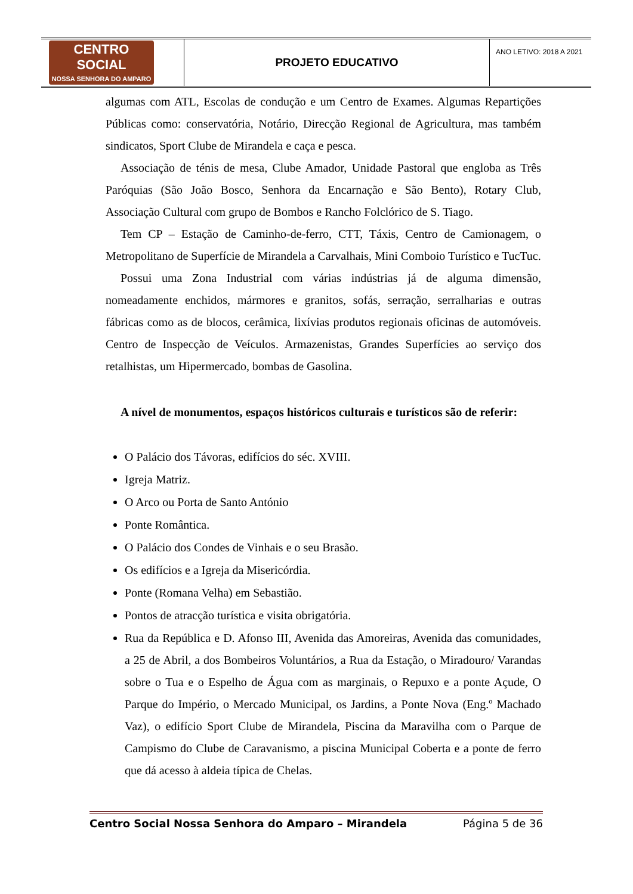| CENTRO SOCIAL NOSSA SENHORA DO AMPARO | PROJETO EDUCATIVO | ANO LETIVO: 2018 A 2021 |
algumas com ATL, Escolas de condução e um Centro de Exames. Algumas Repartições Públicas como: conservatória, Notário, Direcção Regional de Agricultura, mas também sindicatos, Sport Clube de Mirandela e caça e pesca.
Associação de ténis de mesa, Clube Amador, Unidade Pastoral que engloba as Três Paróquias (São João Bosco, Senhora da Encarnação e São Bento), Rotary Club, Associação Cultural com grupo de Bombos e Rancho Folclórico de S. Tiago.
Tem CP – Estação de Caminho-de-ferro, CTT, Táxis, Centro de Camionagem, o Metropolitano de Superfície de Mirandela a Carvalhais, Mini Comboio Turístico e TucTuc.
Possui uma Zona Industrial com várias indústrias já de alguma dimensão, nomeadamente enchidos, mármores e granitos, sofás, serração, serralharias e outras fábricas como as de blocos, cerâmica, lixívias produtos regionais oficinas de automóveis. Centro de Inspecção de Veículos. Armazenistas, Grandes Superfícies ao serviço dos retalhistas, um Hipermercado, bombas de Gasolina.
A nível de monumentos, espaços históricos culturais e turísticos são de referir:
O Palácio dos Távoras, edifícios do séc. XVIII.
Igreja Matriz.
O Arco ou Porta de Santo António
Ponte Romântica.
O Palácio dos Condes de Vinhais e o seu Brasão.
Os edifícios e a Igreja da Misericórdia.
Ponte (Romana Velha) em Sebastião.
Pontos de atracção turística e visita obrigatória.
Rua da República e D. Afonso III, Avenida das Amoreiras, Avenida das comunidades, a 25 de Abril, a dos Bombeiros Voluntários, a Rua da Estação, o Miradouro/ Varandas sobre o Tua e o Espelho de Água com as marginais, o Repuxo e a ponte Açude, O Parque do Império, o Mercado Municipal, os Jardins, a Ponte Nova (Eng.º Machado Vaz), o edifício Sport Clube de Mirandela, Piscina da Maravilha com o Parque de Campismo do Clube de Caravanismo, a piscina Municipal Coberta e a ponte de ferro que dá acesso à aldeia típica de Chelas.
Centro Social Nossa Senhora do Amparo – Mirandela Página 5 de 36